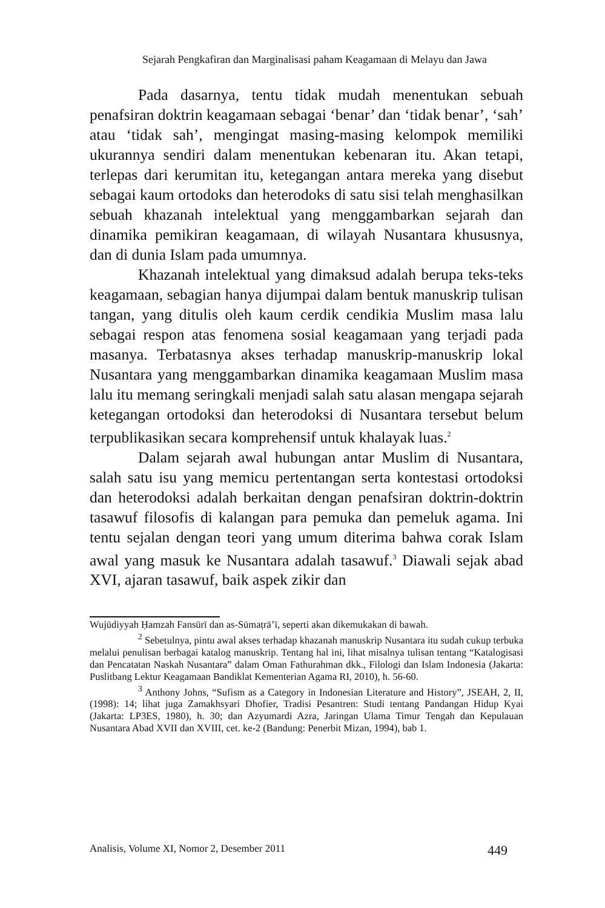Sejarah Pengkafiran dan Marginalisasi paham Keagamaan di Melayu dan Jawa
Pada dasarnya, tentu tidak mudah menentukan sebuah penafsiran doktrin keagamaan sebagai ‘benar’ dan ‘tidak benar’, ‘sah’ atau ‘tidak sah’, mengingat masing-masing kelompok memiliki ukurannya sendiri dalam menentukan kebenaran itu. Akan tetapi, terlepas dari kerumitan itu, ketegangan antara mereka yang disebut sebagai kaum ortodoks dan heterodoks di satu sisi telah menghasilkan sebuah khazanah intelektual yang menggambarkan sejarah dan dinamika pemikiran keagamaan, di wilayah Nusantara khususnya, dan di dunia Islam pada umumnya.
Khazanah intelektual yang dimaksud adalah berupa teks-teks keagamaan, sebagian hanya dijumpai dalam bentuk manuskrip tulisan tangan, yang ditulis oleh kaum cerdik cendikia Muslim masa lalu sebagai respon atas fenomena sosial keagamaan yang terjadi pada masanya. Terbatasnya akses terhadap manuskrip-manuskrip lokal Nusantara yang menggambarkan dinamika keagamaan Muslim masa lalu itu memang seringkali menjadi salah satu alasan mengapa sejarah ketegangan ortodoksi dan heterodoksi di Nusantara tersebut belum terpublikasikan secara komprehensif untuk khalayak luas.<sup>2</sup>
Dalam sejarah awal hubungan antar Muslim di Nusantara, salah satu isu yang memicu pertentangan serta kontestasi ortodoksi dan heterodoksi adalah berkaitan dengan penafsiran doktrin-doktrin tasawuf filosofis di kalangan para pemuka dan pemeluk agama. Ini tentu sejalan dengan teori yang umum diterima bahwa corak Islam awal yang masuk ke Nusantara adalah tasawuf.<sup>3</sup> Diawali sejak abad XVI, ajaran tasawuf, baik aspek zikir dan
Wujūdiyyah Ḥamzah Fansūrī dan as-Sūmaṭrā’ī, seperti akan dikemukakan di bawah.
<sup>2</sup> Sebetulnya, pintu awal akses terhadap khazanah manuskrip Nusantara itu sudah cukup terbuka melalui penulisan berbagai katalog manuskrip. Tentang hal ini, lihat misalnya tulisan tentang “Katalogisasi dan Pencatatan Naskah Nusantara” dalam Oman Fathurahman dkk., Filologi dan Islam Indonesia (Jakarta: Puslitbang Lektur Keagamaan Bandiklat Kementerian Agama RI, 2010), h. 56-60.
<sup>3</sup> Anthony Johns, “Sufism as a Category in Indonesian Literature and History”, JSEAH, 2, II, (1998): 14; lihat juga Zamakhsyari Dhofier, Tradisi Pesantren: Studi tentang Pandangan Hidup Kyai (Jakarta: LP3ES, 1980), h. 30; dan Azyumardi Azra, Jaringan Ulama Timur Tengah dan Kepulauan Nusantara Abad XVII dan XVIII, cet. ke-2 (Bandung: Penerbit Mizan, 1994), bab 1.
Analisis, Volume XI, Nomor 2, Desember 2011 449